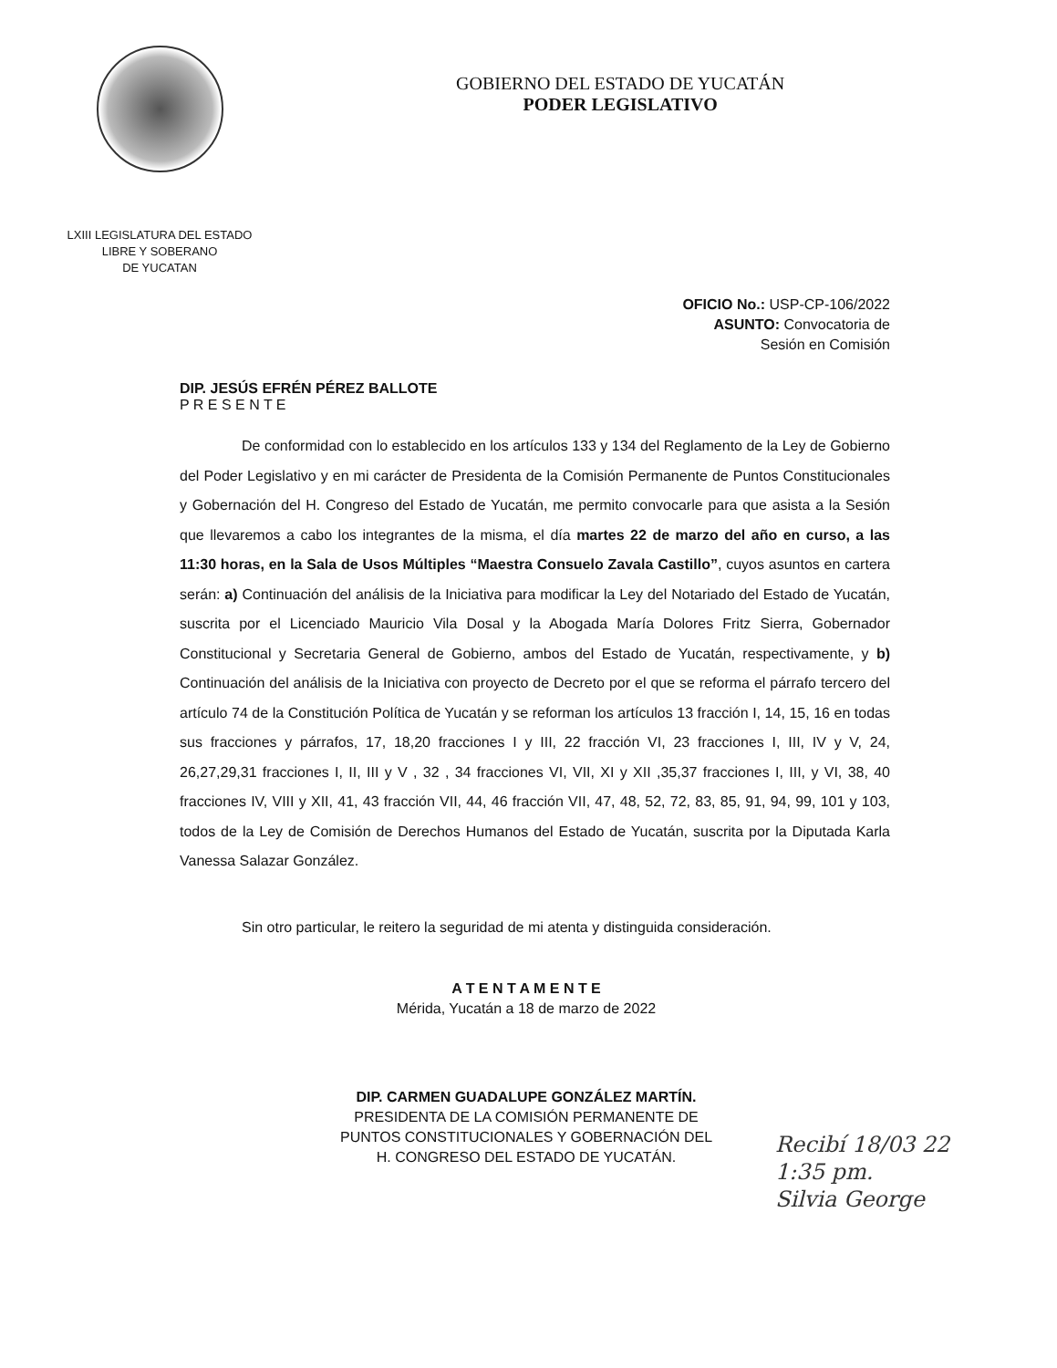LXIII LEGISLATURA DEL ESTADO
LIBRE Y SOBERANO
DE YUCATAN
GOBIERNO DEL ESTADO DE YUCATÁN
PODER LEGISLATIVO
OFICIO No.: USP-CP-106/2022
ASUNTO: Convocatoria de
Sesión en Comisión
DIP. JESÚS EFRÉN PÉREZ BALLOTE
P R E S E N T E
De conformidad con lo establecido en los artículos 133 y 134 del Reglamento de la Ley de Gobierno del Poder Legislativo y en mi carácter de Presidenta de la Comisión Permanente de Puntos Constitucionales y Gobernación del H. Congreso del Estado de Yucatán, me permito convocarle para que asista a la Sesión que llevaremos a cabo los integrantes de la misma, el día martes 22 de marzo del año en curso, a las 11:30 horas, en la Sala de Usos Múltiples “Maestra Consuelo Zavala Castillo”, cuyos asuntos en cartera serán: a) Continuación del análisis de la Iniciativa para modificar la Ley del Notariado del Estado de Yucatán, suscrita por el Licenciado Mauricio Vila Dosal y la Abogada María Dolores Fritz Sierra, Gobernador Constitucional y Secretaria General de Gobierno, ambos del Estado de Yucatán, respectivamente, y b) Continuación del análisis de la Iniciativa con proyecto de Decreto por el que se reforma el párrafo tercero del artículo 74 de la Constitución Política de Yucatán y se reforman los artículos 13 fracción I, 14, 15, 16 en todas sus fracciones y párrafos, 17, 18,20 fracciones I y III, 22 fracción VI, 23 fracciones I, III, IV y V, 24, 26,27,29,31 fracciones I, II, III y V , 32 , 34 fracciones VI, VII, XI y XII ,35,37 fracciones I, III, y VI, 38, 40 fracciones IV, VIII y XII, 41, 43 fracción VII, 44, 46 fracción VII, 47, 48, 52, 72, 83, 85, 91, 94, 99, 101 y 103, todos de la Ley de Comisión de Derechos Humanos del Estado de Yucatán, suscrita por la Diputada Karla Vanessa Salazar González.
Sin otro particular, le reitero la seguridad de mi atenta y distinguida consideración.
A T E N T A M E N T E
Mérida, Yucatán a 18 de marzo de 2022
DIP. CARMEN GUADALUPE GONZÁLEZ MARTÍN.
PRESIDENTA DE LA COMISIÓN PERMANENTE DE
PUNTOS CONSTITUCIONALES Y GOBERNACIÓN DEL
H. CONGRESO DEL ESTADO DE YUCATÁN.
Recibí 18/03 22
1:35 pm.
Silvia George